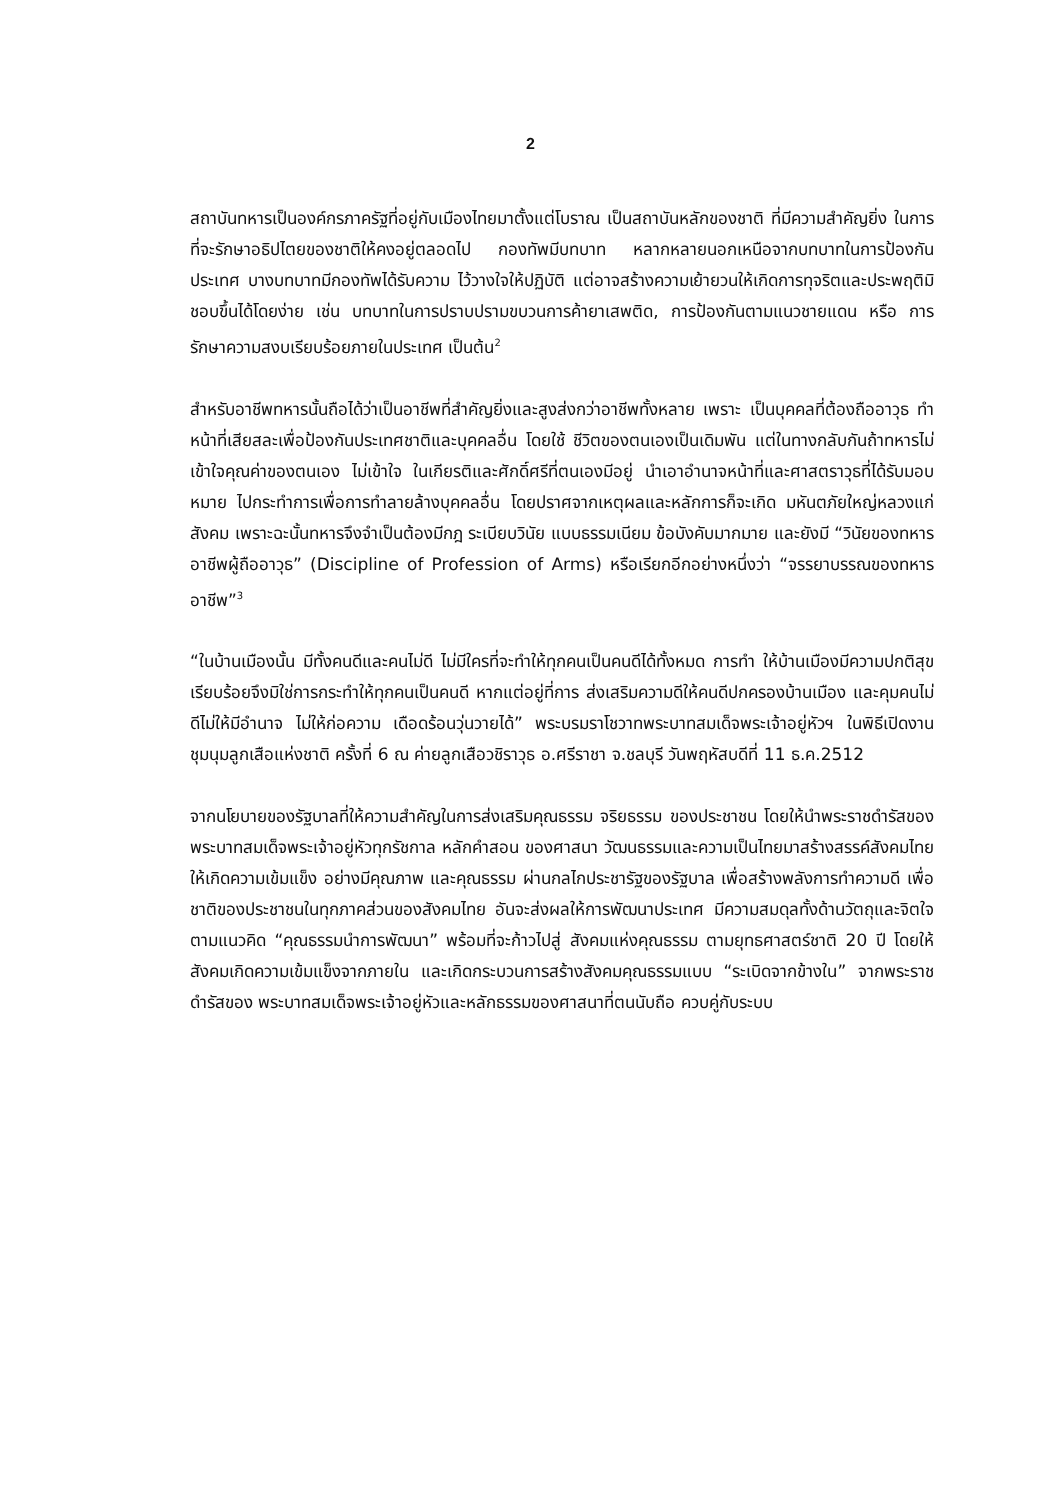2
สถาบันทหารเป็นองค์กรภาครัฐที่อยู่กับเมืองไทยมาตั้งแต่โบราณ เป็นสถาบันหลักของชาติ ที่มีความสำคัญยิ่ง ในการที่จะรักษาอธิปไตยของชาติให้คงอยู่ตลอดไป กองทัพมีบทบาท หลากหลายนอกเหนือจากบทบาทในการป้องกันประเทศ บางบทบาทมีกองทัพได้รับความ ไว้วางใจให้ปฏิบัติ แต่อาจสร้างความเย้ายวนให้เกิดการทุจริตและประพฤติมิชอบขึ้นได้โดยง่าย เช่น บทบาทในการปราบปรามขบวนการค้ายาเสพติด, การป้องกันตามแนวชายแดน หรือ การรักษาความสงบเรียบร้อยภายในประเทศ เป็นต้น<sup>2</sup>
สำหรับอาชีพทหารนั้นถือได้ว่าเป็นอาชีพที่สำคัญยิ่งและสูงส่งกว่าอาชีพทั้งหลาย เพราะ เป็นบุคคลที่ต้องถืออาวุธ ทำหน้าที่เสียสละเพื่อป้องกันประเทศชาติและบุคคลอื่น โดยใช้ ชีวิตของตนเองเป็นเดิมพัน แต่ในทางกลับกันถ้าทหารไม่เข้าใจคุณค่าของตนเอง ไม่เข้าใจ ในเกียรติและศักดิ์ศรีที่ตนเองมีอยู่ นำเอาอำนาจหน้าที่และศาสตราวุธที่ได้รับมอบหมาย ไปกระทำการเพื่อการทำลายล้างบุคคลอื่น โดยปราศจากเหตุผลและหลักการก็จะเกิด มหันตภัยใหญ่หลวงแก่สังคม เพราะฉะนั้นทหารจึงจำเป็นต้องมีกฎ ระเบียบวินัย แบบธรรมเนียม ข้อบังคับมากมาย และยังมี “วินัยของทหารอาชีพผู้ถืออาวุธ” (Discipline of Profession of Arms) หรือเรียกอีกอย่างหนึ่งว่า “จรรยาบรรณของทหารอาชีพ”<sup>3</sup>
“ในบ้านเมืองนั้น มีทั้งคนดีและคนไม่ดี ไม่มีใครที่จะทำให้ทุกคนเป็นคนดีได้ทั้งหมด การทำ ให้บ้านเมืองมีความปกติสุขเรียบร้อยจึงมิใช่การกระทำให้ทุกคนเป็นคนดี หากแต่อยู่ที่การ ส่งเสริมความดีให้คนดีปกครองบ้านเมือง และคุมคนไม่ดีไม่ให้มีอำนาจ ไม่ให้ก่อความ เดือดร้อนวุ่นวายได้” พระบรมราโชวาทพระบาทสมเด็จพระเจ้าอยู่หัวฯ ในพิธีเปิดงาน ชุมนุมลูกเสือแห่งชาติ ครั้งที่ 6 ณ ค่ายลูกเสือวชิราวุธ อ.ศรีราชา จ.ชลบุรี วันพฤหัสบดีที่ 11 ธ.ค.2512
จากนโยบายของรัฐบาลที่ให้ความสำคัญในการส่งเสริมคุณธรรม จริยธรรม ของประชาชน โดยให้นำพระราชดำรัสของพระบาทสมเด็จพระเจ้าอยู่หัวทุกรัชกาล หลักคำสอน ของศาสนา วัฒนธรรมและความเป็นไทยมาสร้างสรรค์สังคมไทยให้เกิดความเข้มแข็ง อย่างมีคุณภาพ และคุณธรรม ผ่านกลไกประชารัฐของรัฐบาล เพื่อสร้างพลังการทำความดี เพื่อชาติของประชาชนในทุกภาคส่วนของสังคมไทย อันจะส่งผลให้การพัฒนาประเทศ มีความสมดุลทั้งด้านวัตถุและจิตใจ ตามแนวคิด “คุณธรรมนำการพัฒนา” พร้อมที่จะก้าวไปสู่ สังคมแห่งคุณธรรม ตามยุทธศาสตร์ชาติ 20 ปี โดยให้สังคมเกิดความเข้มแข็งจากภายใน และเกิดกระบวนการสร้างสังคมคุณธรรมแบบ “ระเบิดจากข้างใน” จากพระราชดำรัสของ พระบาทสมเด็จพระเจ้าอยู่หัวและหลักธรรมของศาสนาที่ตนนับถือ ควบคู่กับระบบ